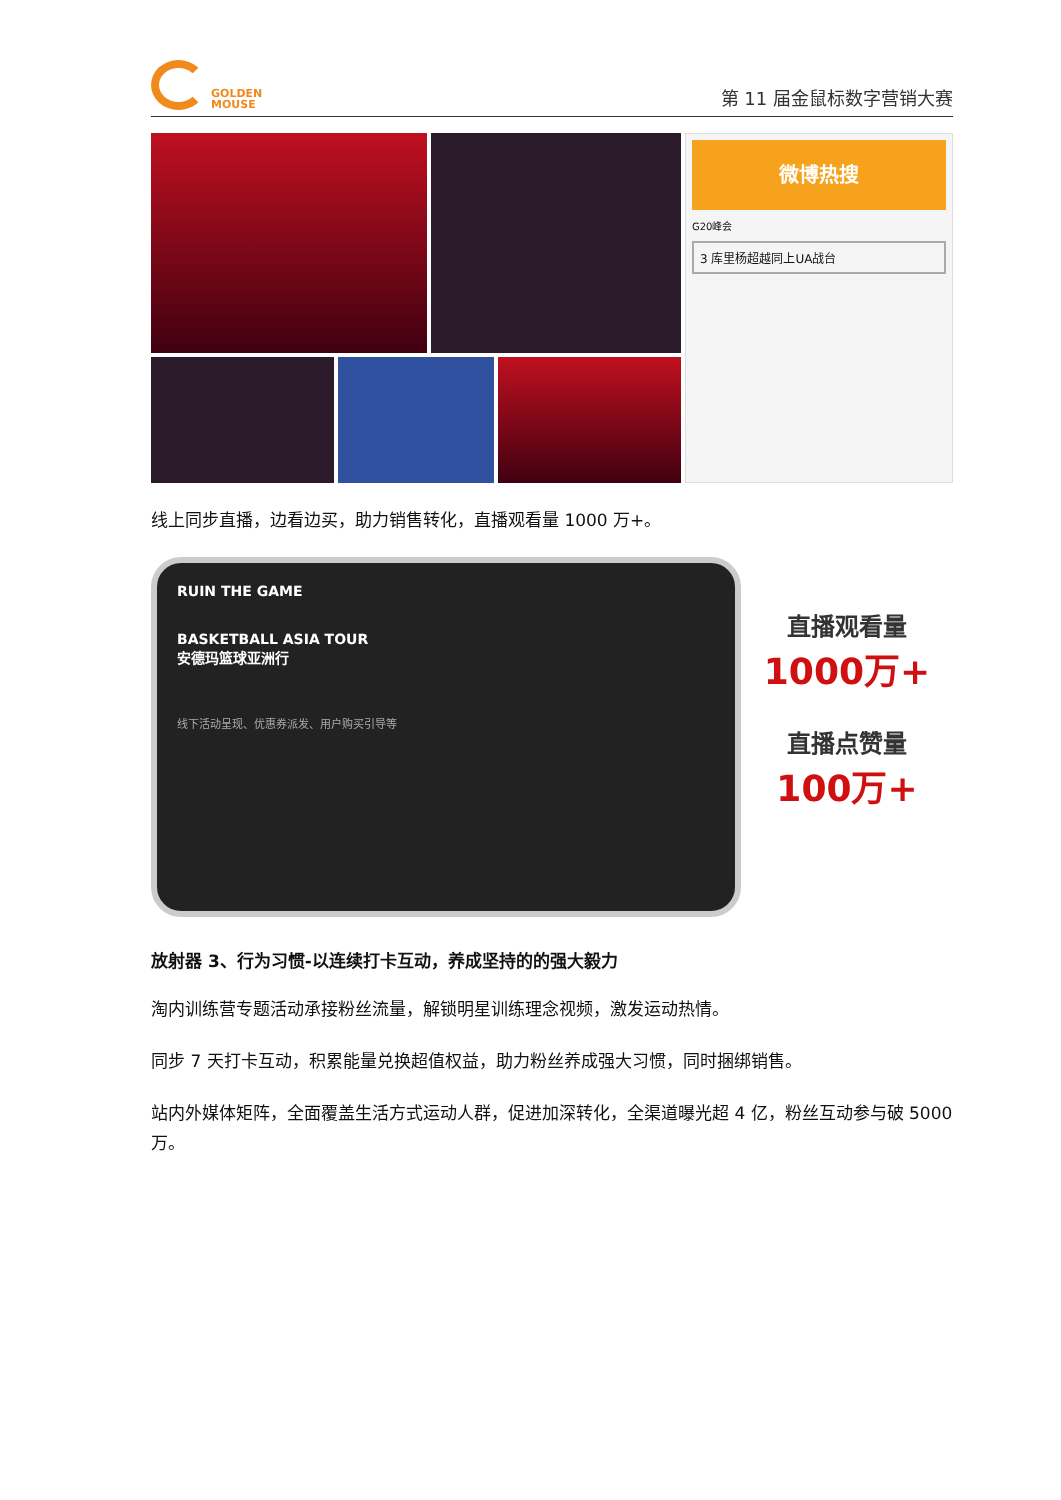GOLDEN
MOUSE
第 11 届金鼠标数字营销大赛
微博热搜
G20峰会
3 库里杨超越同上UA战台
线上同步直播，边看边买，助力销售转化，直播观看量 1000 万+。
RUIN THE GAME
BASKETBALL ASIA TOUR
安德玛篮球亚洲行
线下活动呈现、优惠券派发、用户购买引导等
直播观看量
1000万+
直播点赞量
100万+
放射器 3、行为习惯-以连续打卡互动，养成坚持的的强大毅力
淘内训练营专题活动承接粉丝流量，解锁明星训练理念视频，激发运动热情。
同步 7 天打卡互动，积累能量兑换超值权益，助力粉丝养成强大习惯，同时捆绑销售。
站内外媒体矩阵，全面覆盖生活方式运动人群，促进加深转化，全渠道曝光超 4 亿，粉丝互动参与破 5000 万。